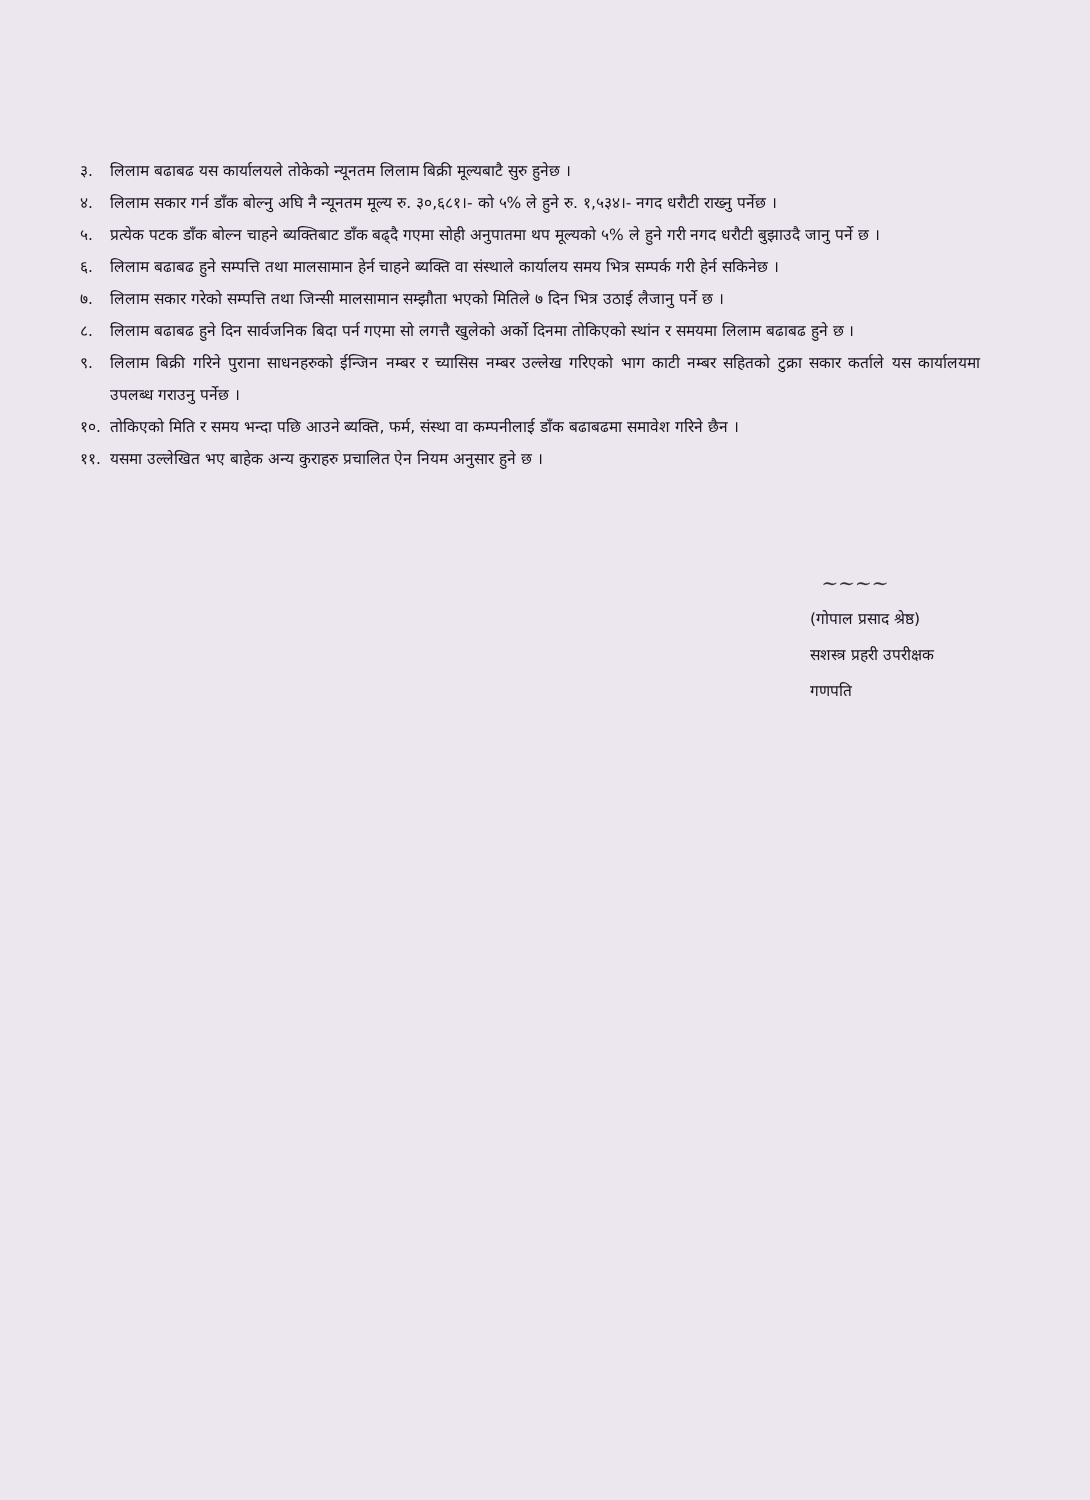३. लिलाम बढाबढ यस कार्यालयले तोकेको न्यूनतम लिलाम बिक्री मूल्यबाटै सुरु हुनेछ ।
४. लिलाम सकार गर्न डाँक बोल्नु अघि नै न्यूनतम मूल्य रु. ३०,६८१।- को ५% ले हुने रु. १,५३४।- नगद धरौटी राख्नु पर्नेछ ।
५. प्रत्येक पटक डाँक बोल्न चाहने ब्यक्तिबाट डाँक बढ्दै गएमा सोही अनुपातमा थप मूल्यको ५% ले हुने गरी नगद धरौटी बुझाउदै जानु पर्ने छ ।
६. लिलाम बढाबढ हुने सम्पत्ति तथा मालसामान हेर्न चाहने ब्यक्ति वा संस्थाले कार्यालय समय भित्र सम्पर्क गरी हेर्न सकिनेछ ।
७. लिलाम सकार गरेको सम्पत्ति तथा जिन्सी मालसामान सम्झौता भएको मितिले ७ दिन भित्र उठाई लैजानु पर्ने छ ।
८. लिलाम बढाबढ हुने दिन सार्वजनिक बिदा पर्न गएमा सो लगत्तै खुलेको अर्को दिनमा तोकिएको स्थांन र समयमा लिलाम बढाबढ हुने छ ।
९. लिलाम बिक्री गरिने पुराना साधनहरुको ईन्जिन नम्बर र च्यासिस नम्बर उल्लेख गरिएको भाग काटी नम्बर सहितको टुक्रा सकार कर्ताले यस कार्यालयमा उपलब्ध गराउनु पर्नेछ ।
१०. तोकिएको मिति र समय भन्दा पछि आउने ब्यक्ति, फर्म, संस्था वा कम्पनीलाई डाँक बढाबढमा समावेश गरिने छैन ।
११. यसमा उल्लेखित भए बाहेक अन्य कुराहरु प्रचालित ऐन नियम अनुसार हुने छ ।
~~~~
(गोपाल प्रसाद श्रेष्ठ)
सशस्त्र प्रहरी उपरीक्षक
गणपति